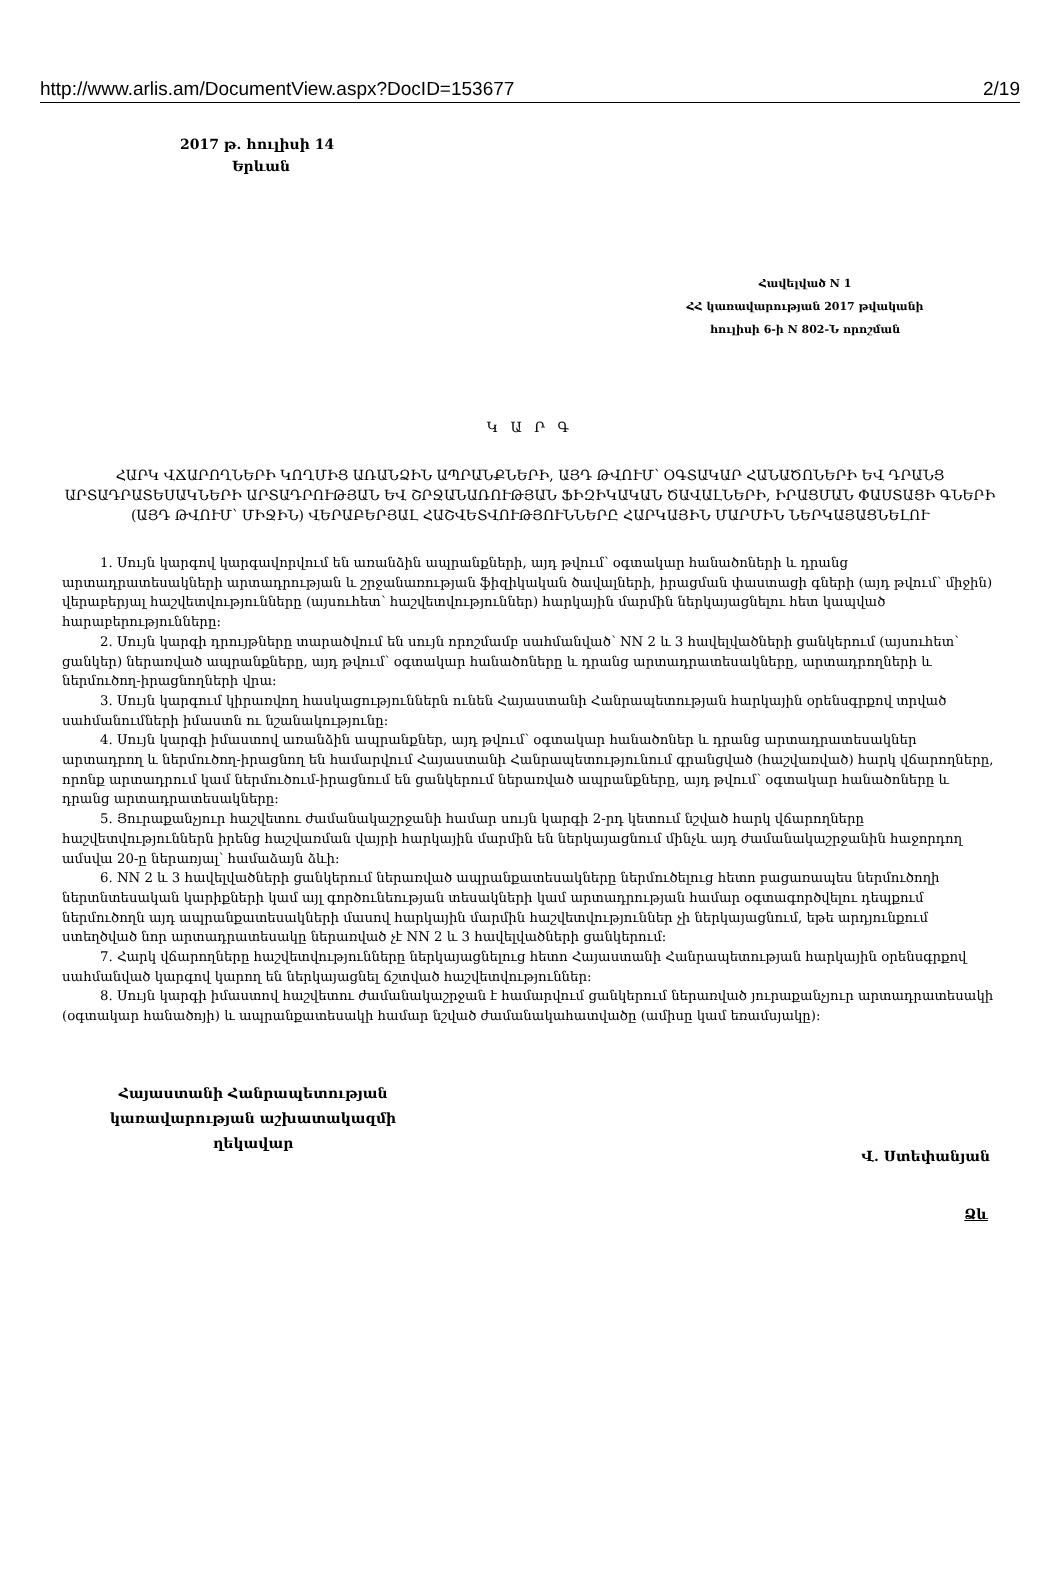http://www.arlis.am/DocumentView.aspx?DocID=153677 2/19
2017 թ. հուլիսի 14
Երևան
Հավելված N 1
ՀՀ կառավարության 2017 թվականի
հուլիսի 6-ի N 802-Ն որոշման
Կ Ա Ր Գ
ՀԱՐԿ ՎՃԱՐՈՂՆԵՐԻ ԿՈՂՄԻՑ ԱՌԱՆՁԻՆ ԱՊՐԱՆՔՆԵՐԻ, ԱՅԴ ԹՎՈՒՄ՝ ՕԳՏԱԿԱՐ ՀԱՆԱԾՈՆԵՐԻ ԵՎ ԴՐԱՆՑ ԱՐՏԱԴՐԱՏԵՍԱԿՆԵՐԻ ԱՐՏԱԴՐՈՒԹՅԱՆ ԵՎ ՇՐՋԱՆԱՌՈՒԹՅԱՆ ՖԻԶԻԿԱԿԱՆ ԾԱՎԱԼՆԵՐԻ, ԻՐԱՑՄԱՆ ՓԱՍՏԱՑԻ ԳՆԵՐԻ (ԱՅԴ ԹՎՈՒՄ՝ ՄԻՋԻՆ) ՎԵՐԱԲԵՐՅԱԼ ՀԱՇՎԵՏՎՈՒԹՅՈՒՆՆԵՐԸ ՀԱՐԿԱՅԻՆ ՄԱՐՄԻՆ ՆԵՐԿԱՅԱՑՆԵԼՈՒ
1. Սույն կարգով կարգավորվում են առանձին ապրանքների, այդ թվում՝ օգտակար հանածոների և դրանց արտադրատեսակների արտադրության և շրջանառության ֆիզիկական ծավալների, իրացման փաստացի գների (այդ թվում՝ միջին) վերաբերյալ հաշվետվությունները (այսուհետ՝ հաշվետվություններ) հարկային մարմին ներկայացնելու հետ կապված հարաբերությունները:
2. Սույն կարգի դրույթները տարածվում են սույն որոշմամբ սահմանված՝ NN 2 և 3 հավելվածների ցանկերում (այսուհետ՝ ցանկեր) ներառված ապրանքները, այդ թվում՝ օգտակար հանածոները և դրանց արտադրատեսակները, արտադրողների և ներմուծող-իրացնողների վրա:
3. Սույն կարգում կիրառվող հասկացություններն ունեն Հայաստանի Հանրապետության հարկային օրենսգրքով տրված սահմանումների իմաստն ու նշանակությունը:
4. Սույն կարգի իմաստով առանձին ապրանքներ, այդ թվում՝ օգտակար հանածոներ և դրանց արտադրատեսակներ արտադրող և ներմուծող-իրացնող են համարվում Հայաստանի Հանրապետությունում գրանցված (հաշվառված) հարկ վճարողները, որոնք արտադրում կամ ներմուծում-իրացնում են ցանկերում ներառված ապրանքները, այդ թվում՝ օգտակար հանածոները և դրանց արտադրատեսակները:
5. Յուրաքանչյուր հաշվետու ժամանակաշրջանի համար սույն կարգի 2-րդ կետում նշված հարկ վճարողները հաշվետվություններն իրենց հաշվառման վայրի հարկային մարմին են ներկայացնում մինչև այդ ժամանակաշրջանին հաջորդող ամսվա 20-ը ներառյալ՝ համաձայն ձևի:
6. NN 2 և 3 հավելվածների ցանկերում ներառված ապրանքատեսակները ներմուծելուց հետո բացառապես ներմուծողի ներտնտեսական կարիքների կամ այլ գործունեության տեսակների կամ արտադրության համար օգտագործվելու դեպքում ներմուծողն այդ ապրանքատեսակների մասով հարկային մարմին հաշվետվություններ չի ներկայացնում, եթե արդյունքում ստեղծված նոր արտադրատեսակը ներառված չէ NN 2 և 3 հավելվածների ցանկերում:
7. Հարկ վճարողները հաշվետվությունները ներկայացնելուց հետո Հայաստանի Հանրապետության հարկային օրենսգրքով սահմանված կարգով կարող են ներկայացնել ճշտված հաշվետվություններ:
8. Սույն կարգի իմաստով հաշվետու ժամանակաշրջան է համարվում ցանկերում ներառված յուրաքանչյուր արտադրատեսակի (օգտակար հանածոյի) և ապրանքատեսակի համար նշված ժամանակահատվածը (ամիսը կամ եռամսյակը):
Հայաստանի Հանրապետության
կառավարության աշխատակազմի
ղեկավար
Վ. Ստեփանյան
Ձև